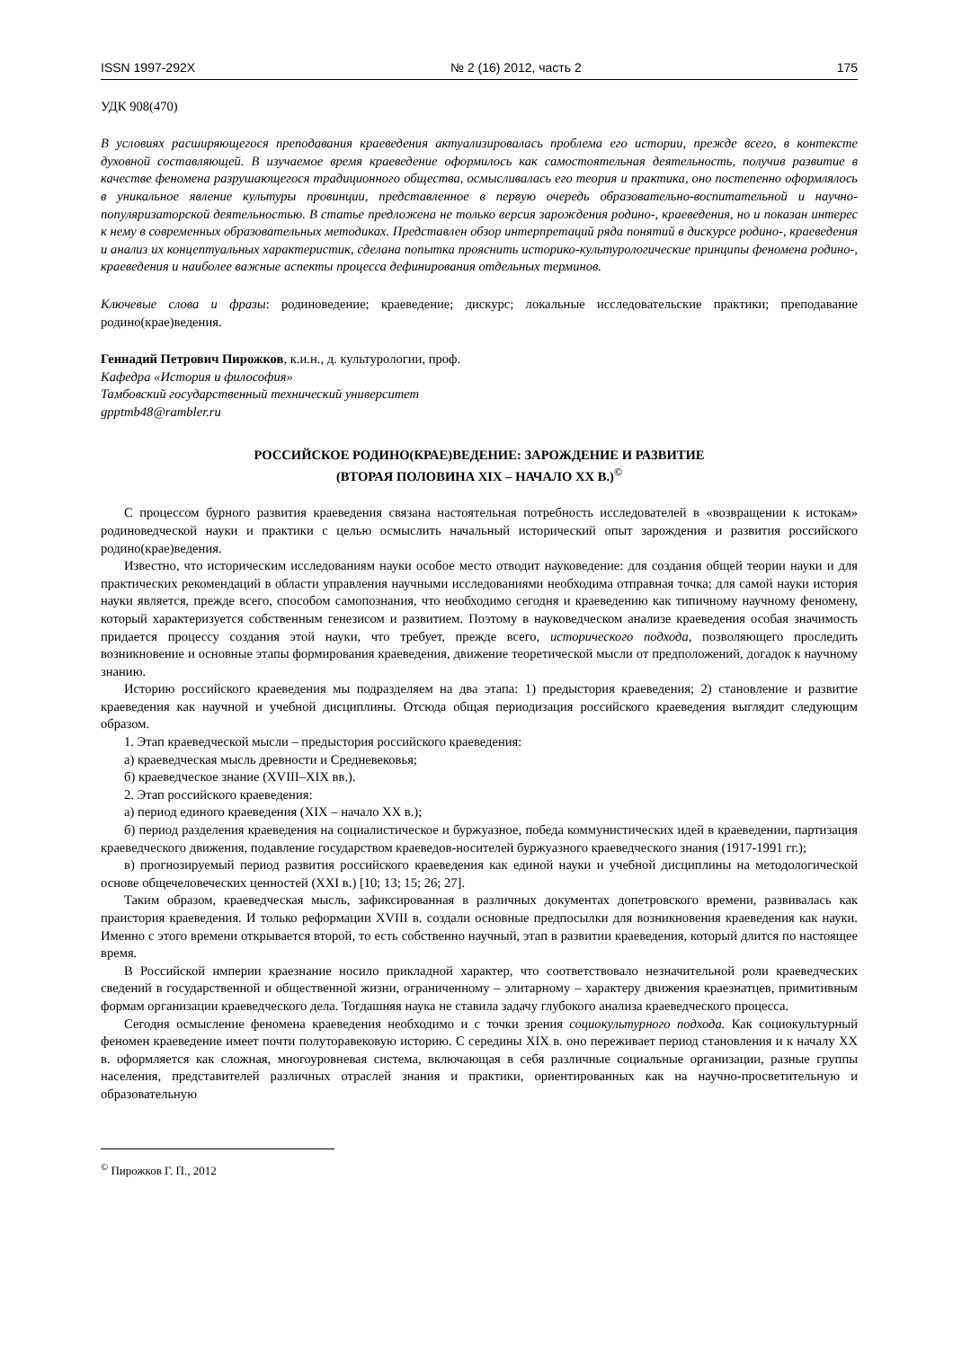ISSN 1997-292X № 2 (16) 2012, часть 2 175
УДК 908(470)
В условиях расширяющегося преподавания краеведения актуализировалась проблема его истории, прежде всего, в контексте духовной составляющей. В изучаемое время краеведение оформилось как самостоятельная деятельность, получив развитие в качестве феномена разрушающегося традиционного общества, осмысливалась его теория и практика, оно постепенно оформлялось в уникальное явление культуры провинции, представленное в первую очередь образовательно-воспитательной и научно-популяризаторской деятельностью. В статье предложена не только версия зарождения родино-, краеведения, но и показан интерес к нему в современных образовательных методиках. Представлен обзор интерпретаций ряда понятий в дискурсе родино-, краеведения и анализ их концептуальных характеристик, сделана попытка прояснить историко-культурологические принципы феномена родино-, краеведения и наиболее важные аспекты процесса дефинирования отдельных терминов.
Ключевые слова и фразы: родиноведение; краеведение; дискурс; локальные исследовательские практики; преподавание родино(крае)ведения.
Геннадий Петрович Пирожков, к.и.н., д. культурологии, проф.
Кафедра «История и философия»
Тамбовский государственный технический университет
gpptmb48@rambler.ru
РОССИЙСКОЕ РОДИНО(КРАЕ)ВЕДЕНИЕ: ЗАРОЖДЕНИЕ И РАЗВИТИЕ
(ВТОРАЯ ПОЛОВИНА XIX – НАЧАЛО XX В.)<sup>©</sup>
С процессом бурного развития краеведения связана настоятельная потребность исследователей в «возвращении к истокам» родиноведческой науки и практики с целью осмыслить начальный исторический опыт зарождения и развития российского родино(крае)ведения.
Известно, что историческим исследованиям науки особое место отводит науковедение: для создания общей теории науки и для практических рекомендаций в области управления научными исследованиями необходима отправная точка; для самой науки история науки является, прежде всего, способом самопознания, что необходимо сегодня и краеведению как типичному научному феномену, который характеризуется собственным генезисом и развитием. Поэтому в науковедческом анализе краеведения особая значимость придается процессу создания этой науки, что требует, прежде всего, исторического подхода, позволяющего проследить возникновение и основные этапы формирования краеведения, движение теоретической мысли от предположений, догадок к научному знанию.
Историю российского краеведения мы подразделяем на два этапа: 1) предыстория краеведения; 2) становление и развитие краеведения как научной и учебной дисциплины. Отсюда общая периодизация российского краеведения выглядит следующим образом.
1. Этап краеведческой мысли – предыстория российского краеведения:
а) краеведческая мысль древности и Средневековья;
б) краеведческое знание (XVIII–XIX вв.).
2. Этап российского краеведения:
а) период единого краеведения (XIX – начало XX в.);
б) период разделения краеведения на социалистическое и буржуазное, победа коммунистических идей в краеведении, партизация краеведческого движения, подавление государством краеведов-носителей буржуазного краеведческого знания (1917-1991 гг.);
в) прогнозируемый период развития российского краеведения как единой науки и учебной дисциплины на методологической основе общечеловеческих ценностей (XXI в.) [10; 13; 15; 26; 27].
Таким образом, краеведческая мысль, зафиксированная в различных документах допетровского времени, развивалась как праистория краеведения. И только реформации XVIII в. создали основные предпосылки для возникновения краеведения как науки. Именно с этого времени открывается второй, то есть собственно научный, этап в развитии краеведения, который длится по настоящее время.
В Российской империи краезнание носило прикладной характер, что соответствовало незначительной роли краеведческих сведений в государственной и общественной жизни, ограниченному – элитарному – характеру движения краезнатцев, примитивным формам организации краеведческого дела. Тогдашняя наука не ставила задачу глубокого анализа краеведческого процесса.
Сегодня осмысление феномена краеведения необходимо и с точки зрения социокультурного подхода. Как социокультурный феномен краеведение имеет почти полуторавековую историю. С середины XIX в. оно переживает период становления и к началу XX в. оформляется как сложная, многоуровневая система, включающая в себя различные социальные организации, разные группы населения, представителей различных отраслей знания и практики, ориентированных как на научно-просветительную и образовательную
<sup>©</sup> Пирожков Г. П., 2012